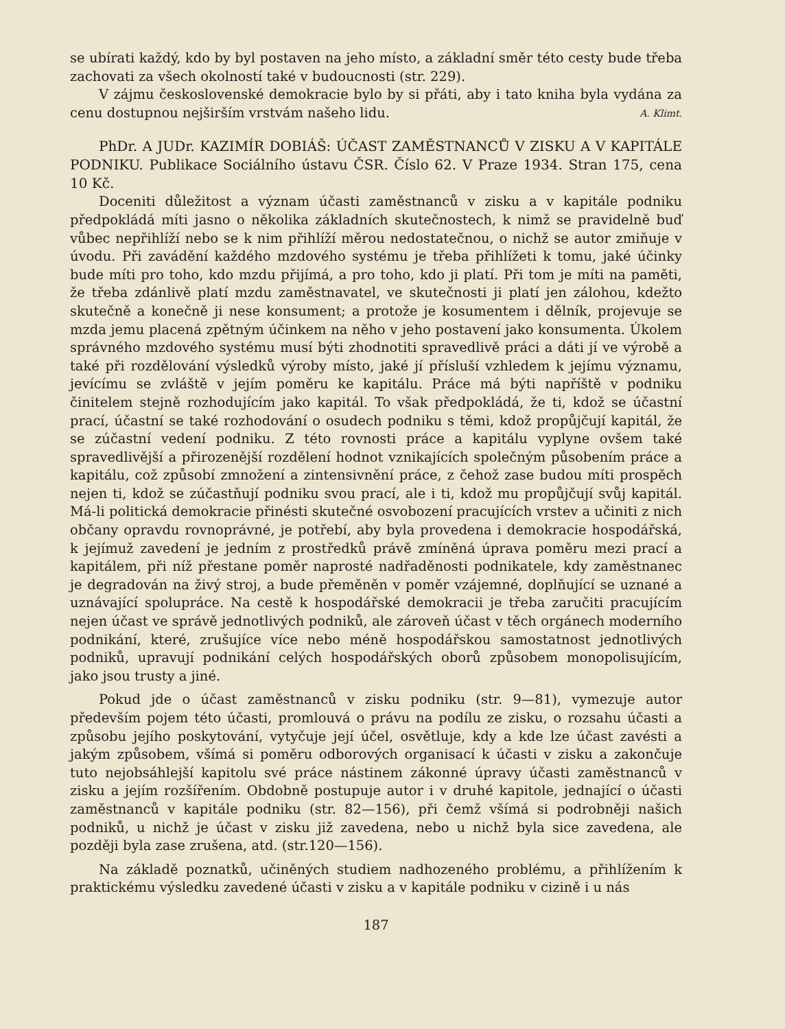se ubírati každý, kdo by byl postaven na jeho místo, a základní směr této cesty bude třeba zachovati za všech okolností také v budoucnosti (str. 229).
V zájmu československé demokracie bylo by si přáti, aby i tato kniha byla vydána za cenu dostupnou nejširším vrstvám našeho lidu. A. Klimt.
PhDr. A JUDr. KAZIMÍR DOBIÁŠ: ÚČAST ZAMĚSTNANCŮ V ZISKU A V KAPITÁLE PODNIKU. Publikace Sociálního ústavu ČSR. Číslo 62. V Praze 1934. Stran 175, cena 10 Kč.
Doceniti důležitost a význam účasti zaměstnanců v zisku a v kapitále podniku předpokládá míti jasno o několika základních skutečnostech, k nimž se pravidelně buď vůbec nepřihlíží nebo se k nim přihlíží měrou nedostatečnou, o nichž se autor zmiňuje v úvodu. Při zavádění každého mzdového systému je třeba přihlížeti k tomu, jaké účinky bude míti pro toho, kdo mzdu přijímá, a pro toho, kdo ji platí. Při tom je míti na paměti, že třeba zdánlivě platí mzdu zaměstnavatel, ve skutečnosti ji platí jen zálohou, kdežto skutečně a konečně ji nese konsument; a protože je kosumentem i dělník, projevuje se mzda jemu placená zpětným účinkem na něho v jeho postavení jako konsumenta. Úkolem správného mzdového systému musí býti zhodnotiti spravedlivě práci a dáti jí ve výrobě a také při rozdělování výsledků výroby místo, jaké jí přísluší vzhledem k jejímu významu, jevícímu se zvláště v jejím poměru ke kapitálu. Práce má býti napříště v podniku činitelem stejně rozhodujícím jako kapitál. To však předpokládá, že ti, kdož se účastní prací, účastní se také rozhodování o osudech podniku s těmi, kdož propůjčují kapitál, že se zúčastní vedení podniku. Z této rovnosti práce a kapitálu vyplyne ovšem také spravedlivější a přirozenější rozdělení hodnot vznikajících společným působením práce a kapitálu, což způsobí zmnožení a zintensivnění práce, z čehož zase budou míti prospěch nejen ti, kdož se zúčastňují podniku svou prací, ale i ti, kdož mu propůjčují svůj kapitál. Má-li politická demokracie přinésti skutečné osvobození pracujících vrstev a učiniti z nich občany opravdu rovnoprávné, je potřebí, aby byla provedena i demokracie hospodářská, k jejímuž zavedení je jedním z prostředků právě zmíněná úprava poměru mezi prací a kapitálem, při níž přestane poměr naprosté nadřaděnosti podnikatele, kdy zaměstnanec je degradován na živý stroj, a bude přeměněn v poměr vzájemné, doplňující se uznané a uznávající spolupráce. Na cestě k hospodářské demokracii je třeba zaručiti pracujícím nejen účast ve správě jednotlivých podniků, ale zároveň účast v těch orgánech moderního podnikání, které, zrušujíce více nebo méně hospodářskou samostatnost jednotlivých podniků, upravují podnikání celých hospodářských oborů způsobem monopolisujícím, jako jsou trusty a jiné.
Pokud jde o účast zaměstnanců v zisku podniku (str. 9—81), vymezuje autor především pojem této účasti, promlouvá o právu na podílu ze zisku, o rozsahu účasti a způsobu jejího poskytování, vytyčuje její účel, osvětluje, kdy a kde lze účast zavésti a jakým způsobem, všímá si poměru odborových organisací k účasti v zisku a zakončuje tuto nejobsáhlejší kapitolu své práce nástinem zákonné úpravy účasti zaměstnanců v zisku a jejím rozšířením. Obdobně postupuje autor i v druhé kapitole, jednající o účasti zaměstnanců v kapitále podniku (str. 82—156), při čemž všímá si podrobněji našich podniků, u nichž je účast v zisku již zavedena, nebo u nichž byla sice zavedena, ale později byla zase zrušena, atd. (str.120—156).
Na základě poznatků, učiněných studiem nadhozeného problému, a přihlížením k praktickému výsledku zavedené účasti v zisku a v kapitále podniku v cizině i u nás
187